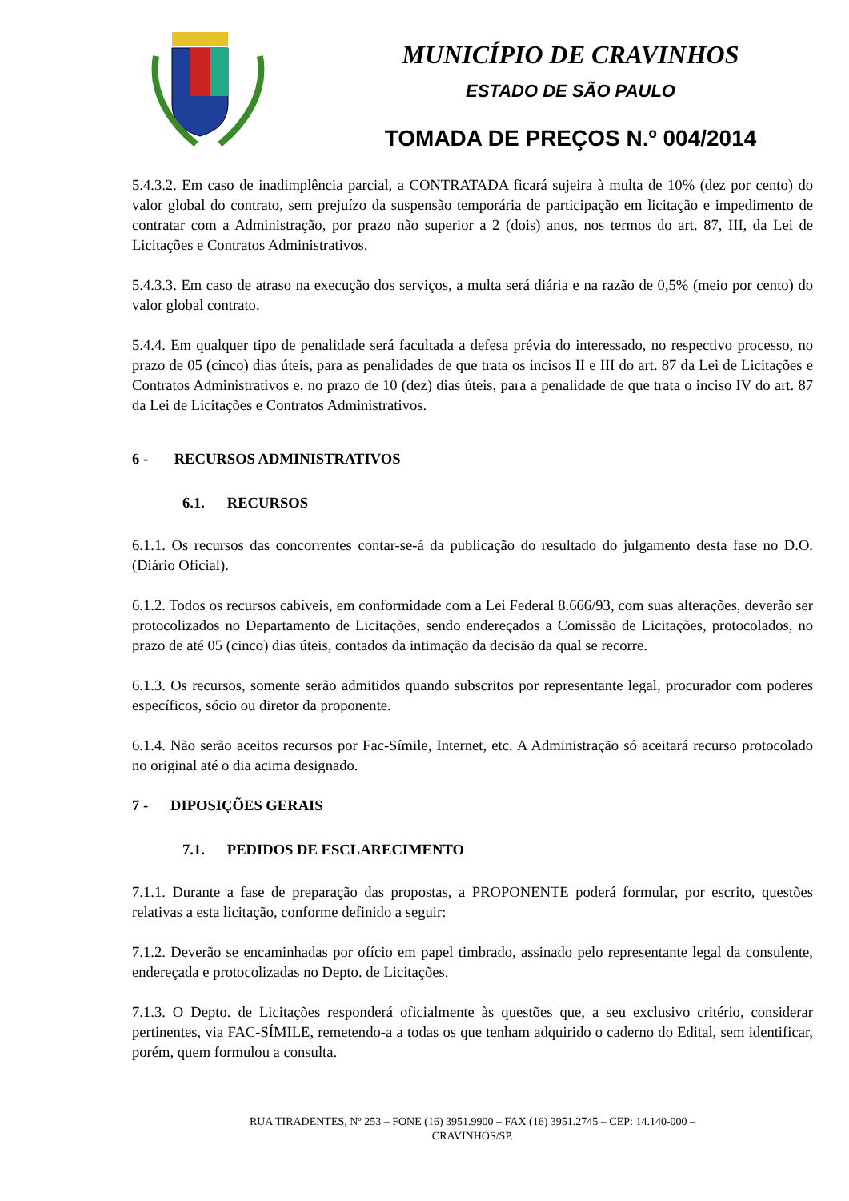MUNICÍPIO DE CRAVINHOS
ESTADO DE SÃO PAULO
TOMADA DE PREÇOS N.º 004/2014
5.4.3.2. Em caso de inadimplência parcial, a CONTRATADA ficará sujeira à multa de 10% (dez por cento) do valor global do contrato, sem prejuízo da suspensão temporária de participação em licitação e impedimento de contratar com a Administração, por prazo não superior a 2 (dois) anos, nos termos do art. 87, III, da Lei de Licitações e Contratos Administrativos.
5.4.3.3. Em caso de atraso na execução dos serviços, a multa será diária e na razão de 0,5% (meio por cento) do valor global contrato.
5.4.4. Em qualquer tipo de penalidade será facultada a defesa prévia do interessado, no respectivo processo, no prazo de 05 (cinco) dias úteis, para as penalidades de que trata os incisos II e III do art. 87 da Lei de Licitações e Contratos Administrativos e, no prazo de 10 (dez) dias úteis, para a penalidade de que trata o inciso IV do art. 87 da Lei de Licitações e Contratos Administrativos.
6 - RECURSOS ADMINISTRATIVOS
6.1. RECURSOS
6.1.1. Os recursos das concorrentes contar-se-á da publicação do resultado do julgamento desta fase no D.O. (Diário Oficial).
6.1.2. Todos os recursos cabíveis, em conformidade com a Lei Federal 8.666/93, com suas alterações, deverão ser protocolizados no Departamento de Licitações, sendo endereçados a Comissão de Licitações, protocolados, no prazo de até 05 (cinco) dias úteis, contados da intimação da decisão da qual se recorre.
6.1.3. Os recursos, somente serão admitidos quando subscritos por representante legal, procurador com poderes específicos, sócio ou diretor da proponente.
6.1.4. Não serão aceitos recursos por Fac-Símile, Internet, etc. A Administração só aceitará recurso protocolado no original até o dia acima designado.
7 - DIPOSIÇÕES GERAIS
7.1. PEDIDOS DE ESCLARECIMENTO
7.1.1. Durante a fase de preparação das propostas, a PROPONENTE poderá formular, por escrito, questões relativas a esta licitação, conforme definido a seguir:
7.1.2. Deverão se encaminhadas por ofício em papel timbrado, assinado pelo representante legal da consulente, endereçada e protocolizadas no Depto. de Licitações.
7.1.3. O Depto. de Licitações responderá oficialmente às questões que, a seu exclusivo critério, considerar pertinentes, via FAC-SÍMILE, remetendo-a a todas os que tenham adquirido o caderno do Edital, sem identificar, porém, quem formulou a consulta.
RUA TIRADENTES, Nº 253 – FONE (16) 3951.9900 – FAX (16) 3951.2745 – CEP: 14.140-000 –
CRAVINHOS/SP.